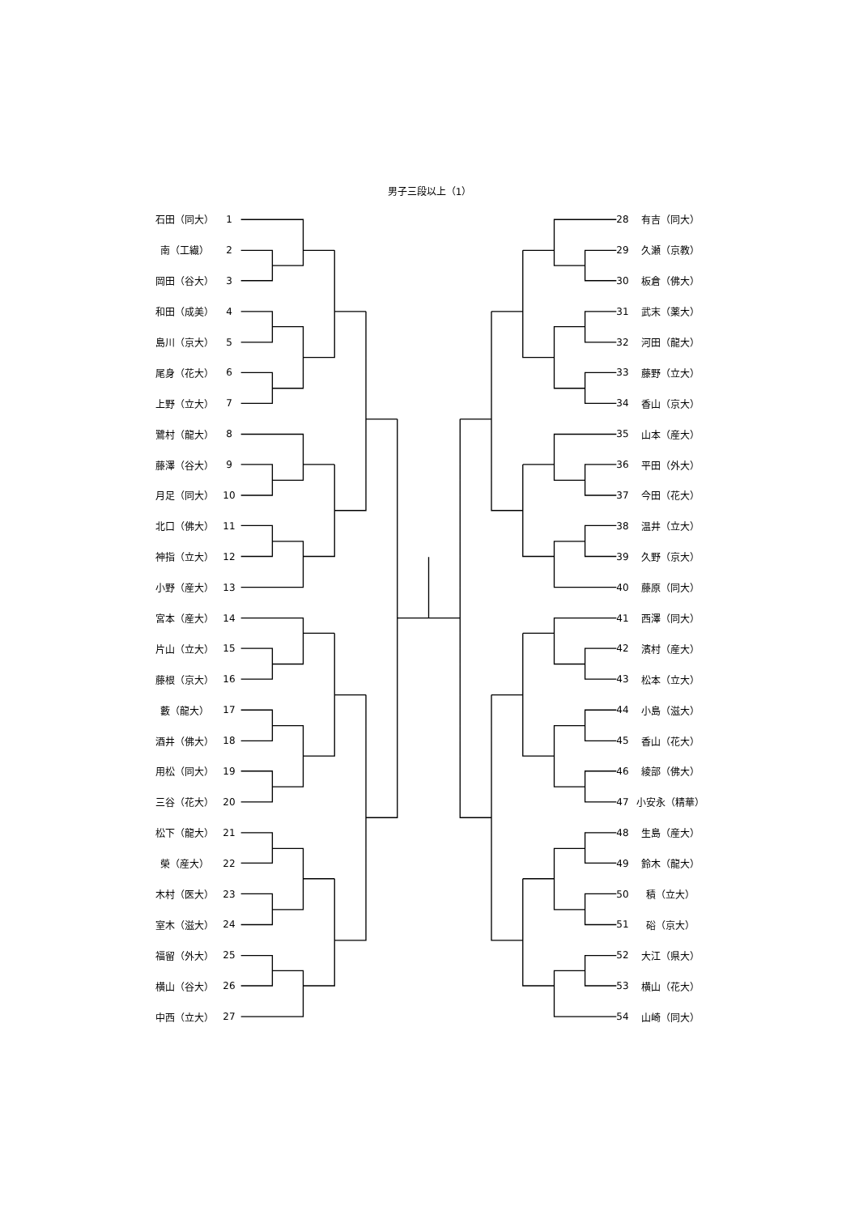男子三段以上（1）
| 石田（同大） | 1 | | 28 | 有吉（同大） |
| 南（工繊） | 2 | | 29 | 久瀬（京教） |
| 岡田（谷大） | 3 | | 30 | 板倉（佛大） |
| 和田（成美） | 4 | | 31 | 武末（薬大） |
| 島川（京大） | 5 | | 32 | 河田（龍大） |
| 尾身（花大） | 6 | | 33 | 藤野（立大） |
| 上野（立大） | 7 | | 34 | 香山（京大） |
| 鷺村（龍大） | 8 | | 35 | 山本（産大） |
| 藤澤（谷大） | 9 | | 36 | 平田（外大） |
| 月足（同大） | 10 | | 37 | 今田（花大） |
| 北口（佛大） | 11 | | 38 | 温井（立大） |
| 神指（立大） | 12 | | 39 | 久野（京大） |
| 小野（産大） | 13 | | 40 | 藤原（同大） |
| 宮本（産大） | 14 | | 41 | 西澤（同大） |
| 片山（立大） | 15 | | 42 | 濱村（産大） |
| 藤根（京大） | 16 | | 43 | 松本（立大） |
| 藪（龍大） | 17 | | 44 | 小島（滋大） |
| 酒井（佛大） | 18 | | 45 | 香山（花大） |
| 用松（同大） | 19 | | 46 | 綾部（佛大） |
| 三谷（花大） | 20 | | 47 | 小安永（精華） |
| 松下（龍大） | 21 | | 48 | 生島（産大） |
| 榮（産大） | 22 | | 49 | 鈴木（龍大） |
| 木村（医大） | 23 | | 50 | 積（立大） |
| 室木（滋大） | 24 | | 51 | 硲（京大） |
| 福留（外大） | 25 | | 52 | 大江（県大） |
| 横山（谷大） | 26 | | 53 | 横山（花大） |
| 中西（立大） | 27 | | 54 | 山崎（同大） |